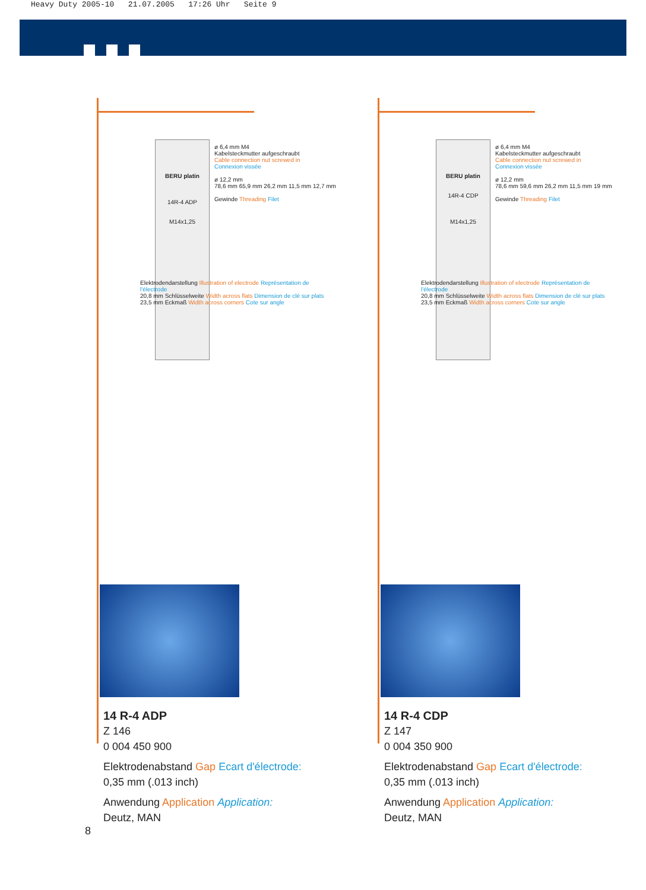Heavy Duty 2005-10 21.07.2005 17:26 Uhr Seite 9
BERU platin
14R-4 ADP
M14x1,25
ø 6,4 mm M4
Kabelsteckmutter aufgeschraubt
Cable connection nut screwed in
Connexion vissée
ø 12,2 mm
78,6 mm 65,9 mm 26,2 mm 11,5 mm 12,7 mm
Gewinde Threading Filet
Elektrodendarstellung Illustration of electrode Représentation de l'électrode
20,8 mm Schlüsselweite Width across flats Dimension de clé sur plats
23,5 mm Eckmaß Width across corners Cote sur angle
14 R-4 ADP
Z 146
0 004 450 900
Elektrodenabstand Gap Ecart d'électrode:
0,35 mm (.013 inch)
Anwendung Application Application:
Deutz, MAN
BERU platin
14R-4 CDP
M14x1,25
ø 6,4 mm M4
Kabelsteckmutter aufgeschraubt
Cable connection nut screwed in
Connexion vissée
ø 12,2 mm
78,6 mm 59,6 mm 26,2 mm 11,5 mm 19 mm
Gewinde Threading Filet
Elektrodendarstellung Illustration of electrode Représentation de l'électrode
20,8 mm Schlüsselweite Width across flats Dimension de clé sur plats
23,5 mm Eckmaß Width across corners Cote sur angle
14 R-4 CDP
Z 147
0 004 350 900
Elektrodenabstand Gap Ecart d'électrode:
0,35 mm (.013 inch)
Anwendung Application Application:
Deutz, MAN
8